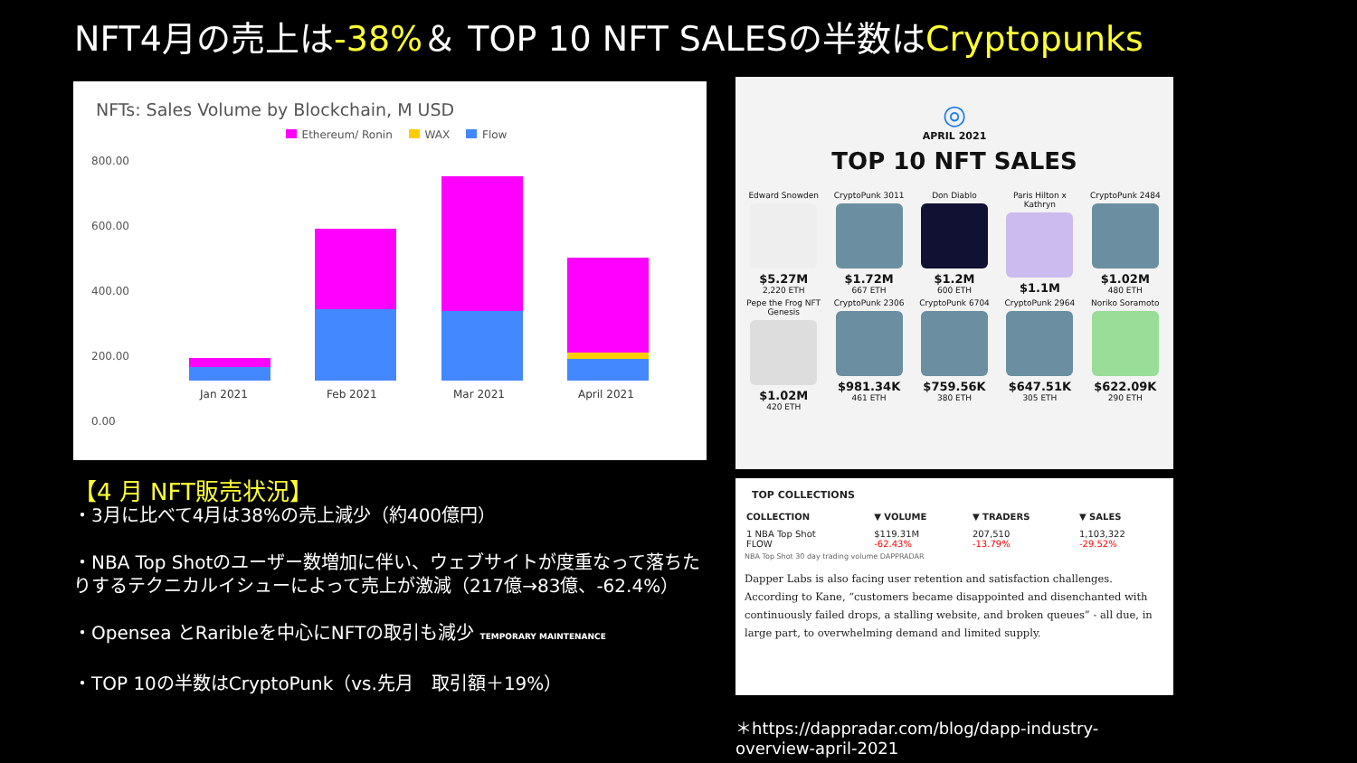NFT4月の売上は-38%＆ TOP 10 NFT SALESの半数はCryptopunks
NFTs: Sales Volume by Blockchain, M USD
Ethereum/ Ronin WAX Flow
800.00
600.00
400.00
200.00
0.00
Jan 2021 Feb 2021 Mar 2021 April 2021
【4 月 NFT販売状況】
・3月に比べて4月は38%の売上減少（約400億円）
・NBA Top Shotのユーザー数増加に伴い、ウェブサイトが度重なって落ちたりするテクニカルイシューによって売上が激減（217億→83億、-62.4%）
・Opensea とRaribleを中心にNFTの取引も減少 TEMPORARY MAINTENANCE
・TOP 10の半数はCryptoPunk（vs.先月　取引額＋19%）
◎
APRIL 2021
TOP 10 NFT SALES
Edward Snowden
$5.27M
2,220 ETH
CryptoPunk 3011
$1.72M
667 ETH
Don Diablo
$1.2M
600 ETH
Paris Hilton x Kathryn
$1.1M
CryptoPunk 2484
$1.02M
480 ETH
Pepe the Frog NFT Genesis
$1.02M
420 ETH
CryptoPunk 2306
$981.34K
461 ETH
CryptoPunk 6704
$759.56K
380 ETH
CryptoPunk 2964
$647.51K
305 ETH
Noriko Soramoto
$622.09K
290 ETH
TOP COLLECTIONS
| COLLECTION | ▼ VOLUME | ▼ TRADERS | ▼ SALES |
| --- | --- | --- | --- |
| 1 NBA Top Shot FLOW | $119.31M -62.43% | 207,510 -13.79% | 1,103,322 -29.52% |
NBA Top Shot 30 day trading volume DAPPRADAR
Dapper Labs is also facing user retention and satisfaction challenges. According to Kane, “customers became disappointed and disenchanted with continuously failed drops, a stalling website, and broken queues” - all due, in large part, to overwhelming demand and limited supply.
＊https://dappradar.com/blog/dapp-industry-overview-april-2021